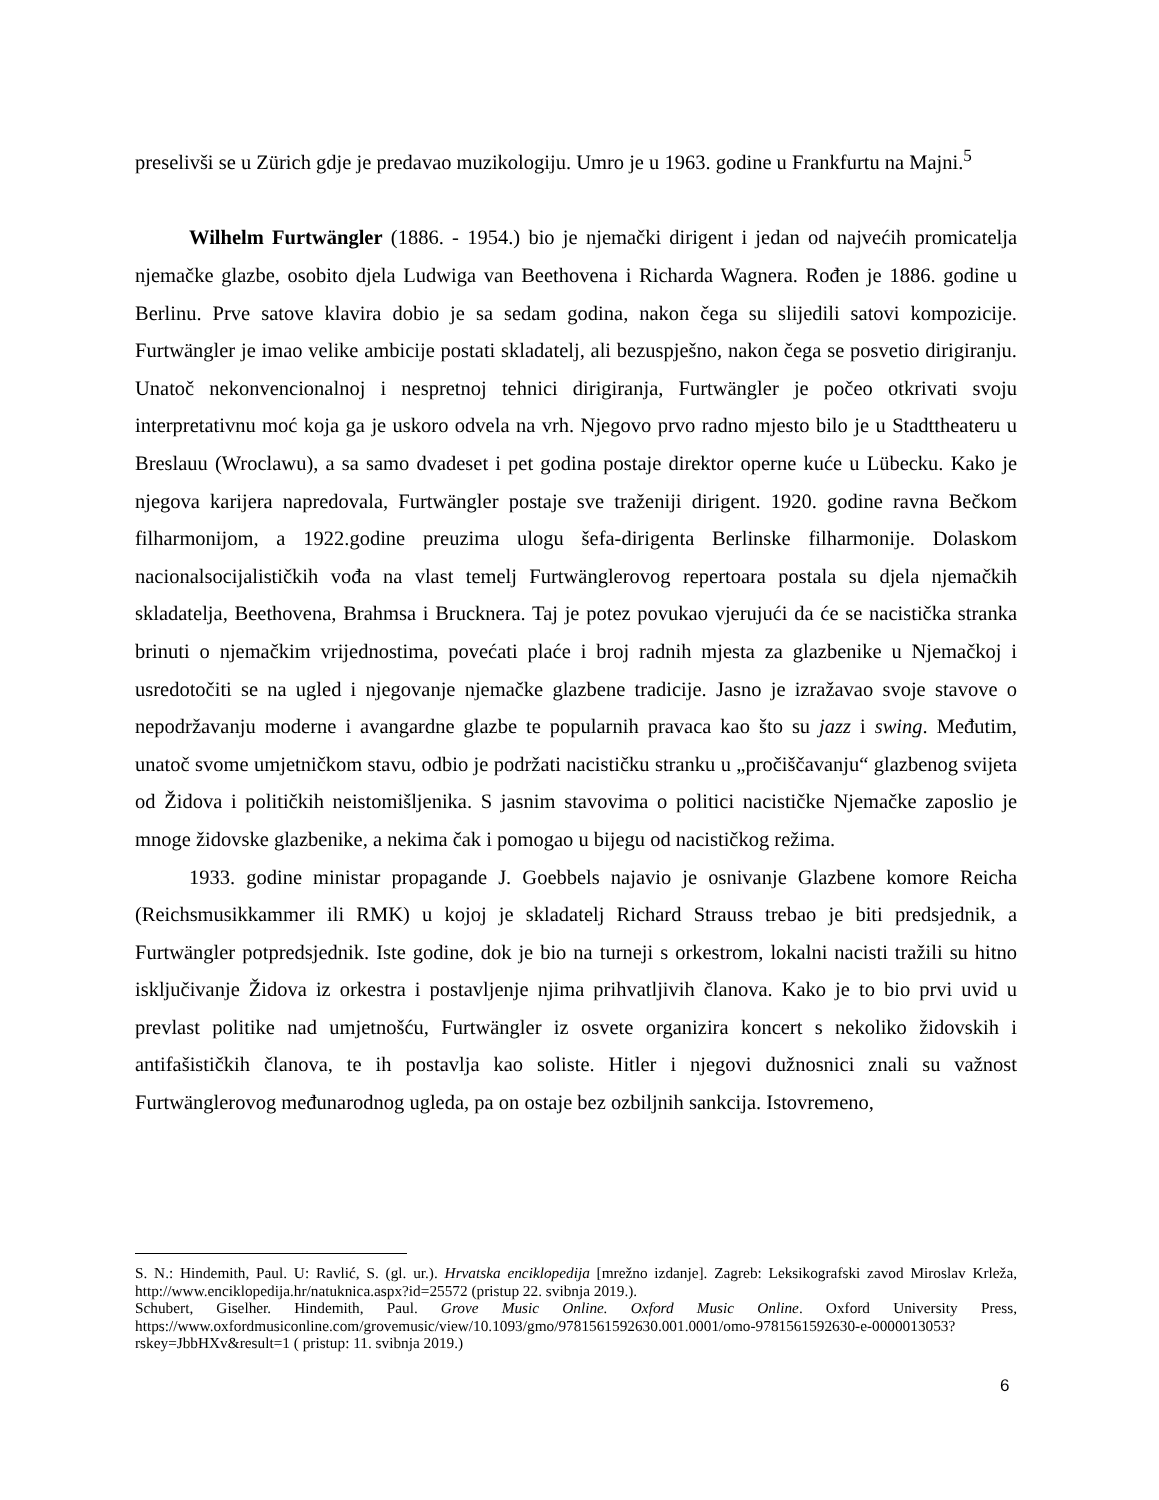preselivši se u Zürich gdje je predavao muzikologiju. Umro je u 1963. godine u Frankfurtu na Majni.<sup>5</sup>
Wilhelm Furtwängler (1886. - 1954.) bio je njemački dirigent i jedan od najvećih promicatelja njemačke glazbe, osobito djela Ludwiga van Beethovena i Richarda Wagnera. Rođen je 1886. godine u Berlinu. Prve satove klavira dobio je sa sedam godina, nakon čega su slijedili satovi kompozicije. Furtwängler je imao velike ambicije postati skladatelj, ali bezuspješno, nakon čega se posvetio dirigiranju. Unatoč nekonvencionalnoj i nespretnoj tehnici dirigiranja, Furtwängler je počeo otkrivati svoju interpretativnu moć koja ga je uskoro odvela na vrh. Njegovo prvo radno mjesto bilo je u Stadttheateru u Breslauu (Wroclawu), a sa samo dvadeset i pet godina postaje direktor operne kuće u Lübecku. Kako je njegova karijera napredovala, Furtwängler postaje sve traženiji dirigent. 1920. godine ravna Bečkom filharmonijom, a 1922.godine preuzima ulogu šefa-dirigenta Berlinske filharmonije. Dolaskom nacionalsocijalističkih vođa na vlast temelj Furtwänglerovog repertoara postala su djela njemačkih skladatelja, Beethovena, Brahmsa i Brucknera. Taj je potez povukao vjerujući da će se nacistička stranka brinuti o njemačkim vrijednostima, povećati plaće i broj radnih mjesta za glazbenike u Njemačkoj i usredotočiti se na ugled i njegovanje njemačke glazbene tradicije. Jasno je izražavao svoje stavove o nepodržavanju moderne i avangardne glazbe te popularnih pravaca kao što su jazz i swing. Međutim, unatoč svome umjetničkom stavu, odbio je podržati nacističku stranku u „pročiščavanju“ glazbenog svijeta od Židova i političkih neistomišljenika. S jasnim stavovima o politici nacističke Njemačke zaposlio je mnoge židovske glazbenike, a nekima čak i pomogao u bijegu od nacističkog režima.
1933. godine ministar propagande J. Goebbels najavio je osnivanje Glazbene komore Reicha (Reichsmusikkammer ili RMK) u kojoj je skladatelj Richard Strauss trebao je biti predsjednik, a Furtwängler potpredsjednik. Iste godine, dok je bio na turneji s orkestrom, lokalni nacisti tražili su hitno isključivanje Židova iz orkestra i postavljenje njima prihvatljivih članova. Kako je to bio prvi uvid u prevlast politike nad umjetnošću, Furtwängler iz osvete organizira koncert s nekoliko židovskih i antifašističkih članova, te ih postavlja kao soliste. Hitler i njegovi dužnosnici znali su važnost Furtwänglerovog međunarodnog ugleda, pa on ostaje bez ozbiljnih sankcija. Istovremeno,
S. N.: Hindemith, Paul. U: Ravlić, S. (gl. ur.). Hrvatska enciklopedija [mrežno izdanje]. Zagreb: Leksikografski zavod Miroslav Krleža, http://www.enciklopedija.hr/natuknica.aspx?id=25572 (pristup 22. svibnja 2019.).
Schubert, Giselher. Hindemith, Paul. Grove Music Online. Oxford Music Online. Oxford University Press, https://www.oxfordmusiconline.com/grovemusic/view/10.1093/gmo/9781561592630.001.0001/omo-9781561592630-e-0000013053?rskey=JbbHXv&result=1 ( pristup: 11. svibnja 2019.)
6